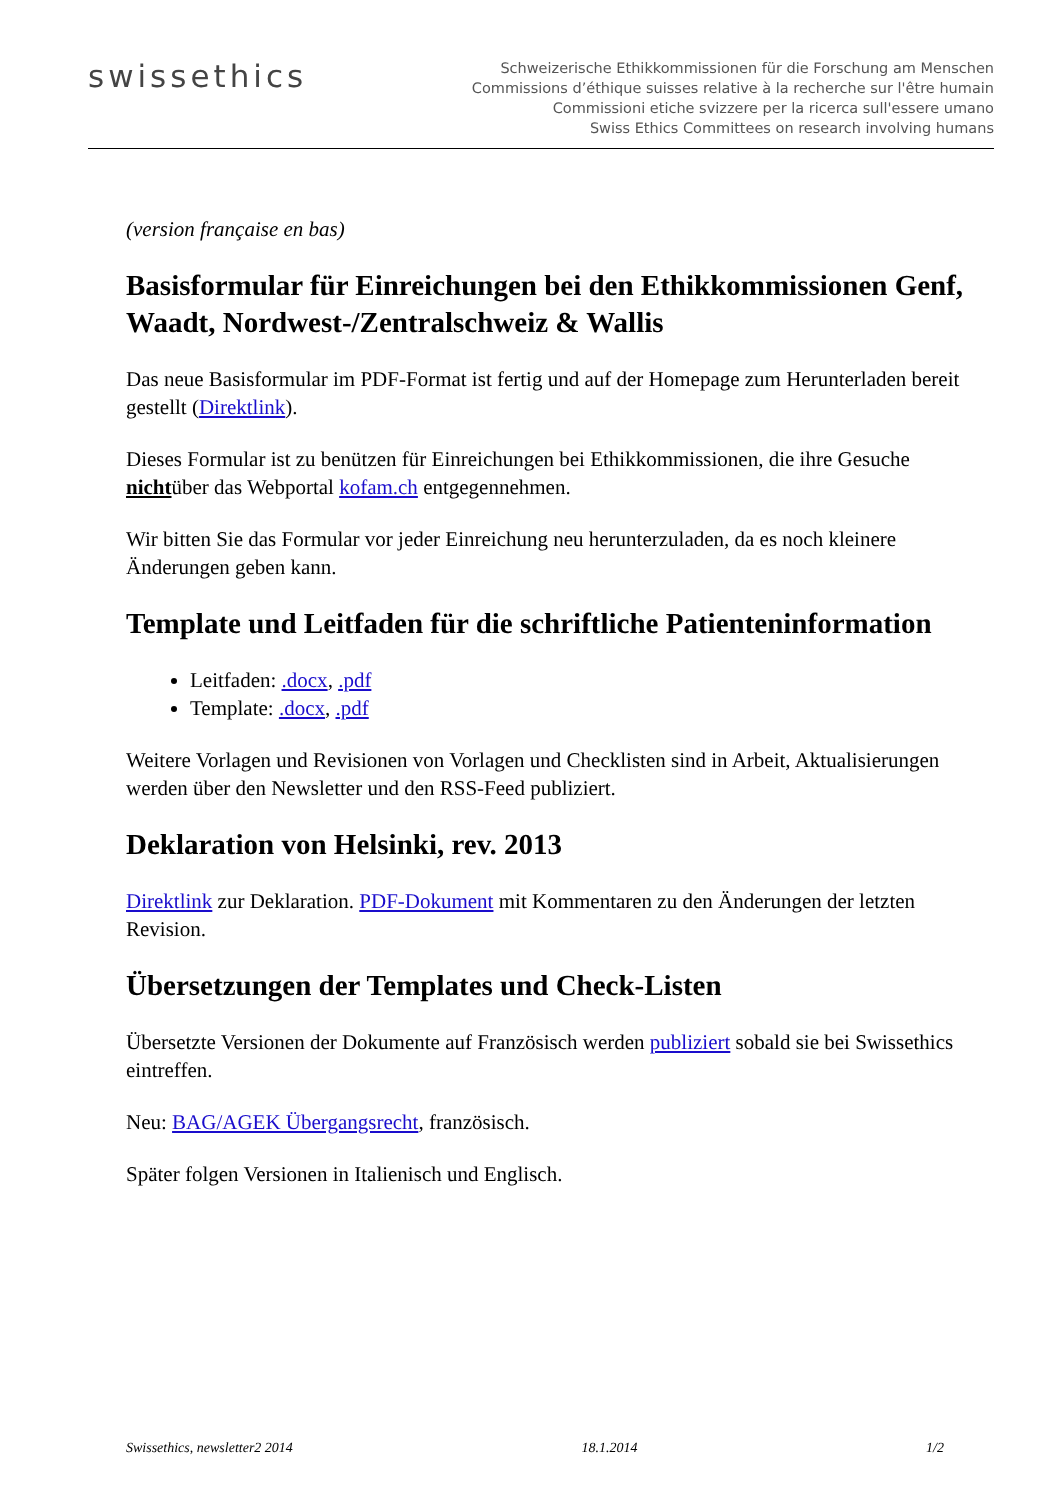swissethics
Schweizerische Ethikkommissionen für die Forschung am Menschen
Commissions d’éthique suisses relative à la recherche sur l'être humain
Commissioni etiche svizzere per la ricerca sull'essere umano
Swiss Ethics Committees on research involving humans
(version française en bas)
Basisformular für Einreichungen bei den Ethikkommissionen Genf, Waadt, Nordwest-/Zentralschweiz & Wallis
Das neue Basisformular im PDF-Format ist fertig und auf der Homepage zum Herunterladen bereit gestellt (Direktlink).
Dieses Formular ist zu benützen für Einreichungen bei Ethikkommissionen, die ihre Gesuche nichtüber das Webportal kofam.ch entgegennehmen.
Wir bitten Sie das Formular vor jeder Einreichung neu herunterzuladen, da es noch kleinere Änderungen geben kann.
Template und Leitfaden für die schriftliche Patienteninformation
Leitfaden: .docx, .pdf
Template: .docx, .pdf
Weitere Vorlagen und Revisionen von Vorlagen und Checklisten sind in Arbeit, Aktualisierungen werden über den Newsletter und den RSS-Feed publiziert.
Deklaration von Helsinki, rev. 2013
Direktlink zur Deklaration. PDF-Dokument mit Kommentaren zu den Änderungen der letzten Revision.
Übersetzungen der Templates und Check-Listen
Übersetzte Versionen der Dokumente auf Französisch werden publiziert sobald sie bei Swissethics eintreffen.
Neu: BAG/AGEK Übergangsrecht, französisch.
Später folgen Versionen in Italienisch und Englisch.
Swissethics, newsletter2 2014 18.1.2014 1/2